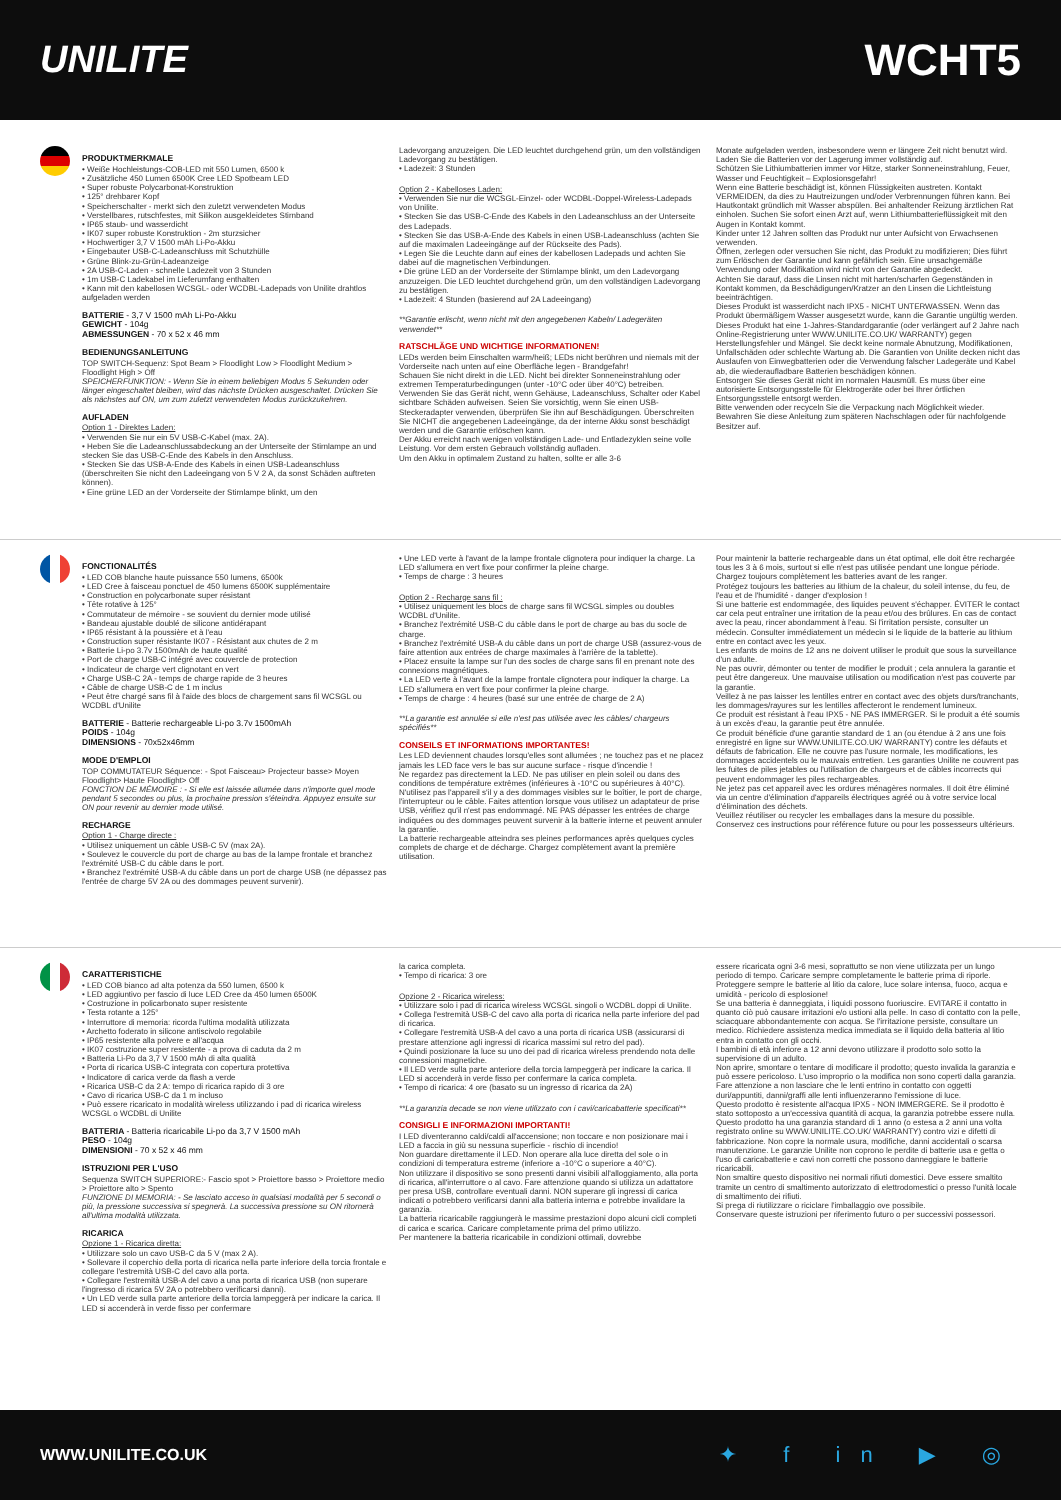UNILITE
WCHT5
PRODUKTMERKMALE
• Weiße Hochleistungs-COB-LED mit 550 Lumen, 6500 k
• Zusätzliche 450 Lumen 6500K Cree LED Spotbeam LED
• Super robuste Polycarbonat-Konstruktion
• 125° drehbarer Kopf
• Speicherschalter - merkt sich den zuletzt verwendeten Modus
• Verstellbares, rutschfestes, mit Silikon ausgekleidetes Stirnband
• IP65 staub- und wasserdicht
• IK07 super robuste Konstruktion - 2m sturzsicher
• Hochwertiger 3,7 V 1500 mAh Li-Po-Akku
• Eingebauter USB-C-Ladeanschluss mit Schutzhülle
• Grüne Blink-zu-Grün-Ladeanzeige
• 2A USB-C-Laden - schnelle Ladezeit von 3 Stunden
• 1m USB-C Ladekabel im Lieferumfang enthalten
• Kann mit den kabellosen WCSGL- oder WCDBL-Ladepads von Unilite drahtlos aufgeladen werden
BATTERIE - 3,7 V 1500 mAh Li-Po-Akku
GEWICHT - 104g
ABMESSUNGEN - 70 x 52 x 46 mm
BEDIENUNGSANLEITUNG
TOP SWITCH-Sequenz: Spot Beam > Floodlight Low > Floodlight Medium > Floodlight High > Off
SPEICHERFUNKTION: - Wenn Sie in einem beliebigen Modus 5 Sekunden oder länger eingeschaltet bleiben, wird das nächste Drücken ausgeschaltet. Drücken Sie als nächstes auf ON, um zum zuletzt verwendeten Modus zurückzukehren.
AUFLADEN
Option 1 - Direktes Laden:
• Verwenden Sie nur ein 5V USB-C-Kabel (max. 2A).
• Heben Sie die Ladeanschlussabdeckung an der Unterseite der Stirnlampe an und stecken Sie das USB-C-Ende des Kabels in den Anschluss.
• Stecken Sie das USB-A-Ende des Kabels in einen USB-Ladeanschluss (überschreiten Sie nicht den Ladeeingang von 5 V 2 A, da sonst Schäden auftreten können).
• Eine grüne LED an der Vorderseite der Stirnlampe blinkt, um den
Ladevorgang anzuzeigen. Die LED leuchtet durchgehend grün, um den vollständigen Ladevorgang zu bestätigen.
• Ladezeit: 3 Stunden
Option 2 - Kabelloses Laden:
• Verwenden Sie nur die WCSGL-Einzel- oder WCDBL-Doppel-Wireless-Ladepads von Unilite.
• Stecken Sie das USB-C-Ende des Kabels in den Ladeanschluss an der Unterseite des Ladepads.
• Stecken Sie das USB-A-Ende des Kabels in einen USB-Ladeanschluss (achten Sie auf die maximalen Ladeeingänge auf der Rückseite des Pads).
• Legen Sie die Leuchte dann auf eines der kabellosen Ladepads und achten Sie dabei auf die magnetischen Verbindungen.
• Die grüne LED an der Vorderseite der Stirnlampe blinkt, um den Ladevorgang anzuzeigen. Die LED leuchtet durchgehend grün, um den vollständigen Ladevorgang zu bestätigen.
• Ladezeit: 4 Stunden (basierend auf 2A Ladeeingang)
**Garantie erlischt, wenn nicht mit den angegebenen Kabeln/ Ladegeräten verwendet**
RATSCHLÄGE UND WICHTIGE INFORMATIONEN!
LEDs werden beim Einschalten warm/heiß; LEDs nicht berühren und niemals mit der Vorderseite nach unten auf eine Oberfläche legen - Brandgefahr!
Schauen Sie nicht direkt in die LED. Nicht bei direkter Sonneneinstrahlung oder extremen Temperaturbedingungen (unter -10°C oder über 40°C) betreiben.
Verwenden Sie das Gerät nicht, wenn Gehäuse, Ladeanschluss, Schalter oder Kabel sichtbare Schäden aufweisen. Seien Sie vorsichtig, wenn Sie einen USB-Steckeradapter verwenden, überprüfen Sie ihn auf Beschädigungen. Überschreiten Sie NICHT die angegebenen Ladeeingänge, da der interne Akku sonst beschädigt werden und die Garantie erlöschen kann.
Der Akku erreicht nach wenigen vollständigen Lade- und Entladezyklen seine volle Leistung. Vor dem ersten Gebrauch vollständig aufladen.
Um den Akku in optimalem Zustand zu halten, sollte er alle 3-6
Monate aufgeladen werden, insbesondere wenn er längere Zeit nicht benutzt wird. Laden Sie die Batterien vor der Lagerung immer vollständig auf.
Schützen Sie Lithiumbatterien immer vor Hitze, starker Sonneneinstrahlung, Feuer, Wasser und Feuchtigkeit – Explosionsgefahr!
Wenn eine Batterie beschädigt ist, können Flüssigkeiten austreten. Kontakt VERMEIDEN, da dies zu Hautreizungen und/oder Verbrennungen führen kann. Bei Hautkontakt gründlich mit Wasser abspülen. Bei anhaltender Reizung ärztlichen Rat einholen. Suchen Sie sofort einen Arzt auf, wenn Lithiumbatterieflüssigkeit mit den Augen in Kontakt kommt.
Kinder unter 12 Jahren sollten das Produkt nur unter Aufsicht von Erwachsenen verwenden.
Öffnen, zerlegen oder versuchen Sie nicht, das Produkt zu modifizieren; Dies führt zum Erlöschen der Garantie und kann gefährlich sein. Eine unsachgemäße Verwendung oder Modifikation wird nicht von der Garantie abgedeckt.
Achten Sie darauf, dass die Linsen nicht mit harten/scharfen Gegenständen in Kontakt kommen, da Beschädigungen/Kratzer an den Linsen die Lichtleistung beeinträchtigen.
Dieses Produkt ist wasserdicht nach IPX5 - NICHT UNTERWASSEN. Wenn das Produkt übermäßigem Wasser ausgesetzt wurde, kann die Garantie ungültig werden.
Dieses Produkt hat eine 1-Jahres-Standardgarantie (oder verlängert auf 2 Jahre nach Online-Registrierung unter WWW.UNILITE.CO.UK/ WARRANTY) gegen Herstellungsfehler und Mängel. Sie deckt keine normale Abnutzung, Modifikationen, Unfallschäden oder schlechte Wartung ab. Die Garantien von Unilite decken nicht das Auslaufen von Einwegbatterien oder die Verwendung falscher Ladegeräte und Kabel ab, die wiederaufladbare Batterien beschädigen können.
Entsorgen Sie dieses Gerät nicht im normalen Hausmüll. Es muss über eine autorisierte Entsorgungsstelle für Elektrogeräte oder bei Ihrer örtlichen Entsorgungsstelle entsorgt werden.
Bitte verwenden oder recyceln Sie die Verpackung nach Möglichkeit wieder.
Bewahren Sie diese Anleitung zum späteren Nachschlagen oder für nachfolgende Besitzer auf.
FONCTIONALITÉS
• LED COB blanche haute puissance 550 lumens, 6500k
• LED Cree à faisceau ponctuel de 450 lumens 6500K supplémentaire
• Construction en polycarbonate super résistant
• Tête rotative à 125°
• Commutateur de mémoire - se souvient du dernier mode utilisé
• Bandeau ajustable doublé de silicone antidérapant
• IP65 résistant à la poussière et à l'eau
• Construction super résistante IK07 - Résistant aux chutes de 2 m
• Batterie Li-po 3.7v 1500mAh de haute qualité
• Port de charge USB-C intégré avec couvercle de protection
• Indicateur de charge vert clignotant en vert
• Charge USB-C 2A - temps de charge rapide de 3 heures
• Câble de charge USB-C de 1 m inclus
• Peut être chargé sans fil à l'aide des blocs de chargement sans fil WCSGL ou WCDBL d'Unilite
BATTERIE - Batterie rechargeable Li-po 3.7v 1500mAh
POIDS - 104g
DIMENSIONS - 70x52x46mm
MODE D'EMPLOI
TOP COMMUTATEUR Séquence: - Spot Faisceau> Projecteur basse> Moyen Floodlight> Haute Floodlight> Off
FONCTION DE MÉMOIRE : - Si elle est laissée allumée dans n'importe quel mode pendant 5 secondes ou plus, la prochaine pression s'éteindra. Appuyez ensuite sur ON pour revenir au dernier mode utilisé.
RECHARGE
Option 1 - Charge directe :
• Utilisez uniquement un câble USB-C 5V (max 2A).
• Soulevez le couvercle du port de charge au bas de la lampe frontale et branchez l'extrémité USB-C du câble dans le port.
• Branchez l'extrémité USB-A du câble dans un port de charge USB (ne dépassez pas l'entrée de charge 5V 2A ou des dommages peuvent survenir).
• Une LED verte à l'avant de la lampe frontale clignotera pour indiquer la charge. La LED s'allumera en vert fixe pour confirmer la pleine charge.
• Temps de charge : 3 heures
Option 2 - Recharge sans fil :
• Utilisez uniquement les blocs de charge sans fil WCSGL simples ou doubles WCDBL d'Unilite.
• Branchez l'extrémité USB-C du câble dans le port de charge au bas du socle de charge.
• Branchez l'extrémité USB-A du câble dans un port de charge USB (assurez-vous de faire attention aux entrées de charge maximales à l'arrière de la tablette).
• Placez ensuite la lampe sur l'un des socles de charge sans fil en prenant note des connexions magnétiques.
• La LED verte à l'avant de la lampe frontale clignotera pour indiquer la charge. La LED s'allumera en vert fixe pour confirmer la pleine charge.
• Temps de charge : 4 heures (basé sur une entrée de charge de 2 A)
**La garantie est annulée si elle n'est pas utilisée avec les câbles/ chargeurs spécifiés**
CONSEILS ET INFORMATIONS IMPORTANTES!
Les LED deviennent chaudes lorsqu'elles sont allumées ; ne touchez pas et ne placez jamais les LED face vers le bas sur aucune surface - risque d'incendie !
Ne regardez pas directement la LED. Ne pas utiliser en plein soleil ou dans des conditions de température extrêmes (inférieures à -10°C ou supérieures à 40°C).
N'utilisez pas l'appareil s'il y a des dommages visibles sur le boîtier, le port de charge, l'interrupteur ou le câble. Faites attention lorsque vous utilisez un adaptateur de prise USB, vérifiez qu'il n'est pas endommagé. NE PAS dépasser les entrées de charge indiquées ou des dommages peuvent survenir à la batterie interne et peuvent annuler la garantie.
La batterie rechargeable atteindra ses pleines performances après quelques cycles complets de charge et de décharge. Chargez complètement avant la première utilisation.
Pour maintenir la batterie rechargeable dans un état optimal, elle doit être rechargée tous les 3 à 6 mois, surtout si elle n'est pas utilisée pendant une longue période. Chargez toujours complètement les batteries avant de les ranger.
Protégez toujours les batteries au lithium de la chaleur, du soleil intense, du feu, de l'eau et de l'humidité - danger d'explosion !
Si une batterie est endommagée, des liquides peuvent s'échapper. ÉVITER le contact car cela peut entraîner une irritation de la peau et/ou des brûlures. En cas de contact avec la peau, rincer abondamment à l'eau. Si l'irritation persiste, consulter un médecin. Consulter immédiatement un médecin si le liquide de la batterie au lithium entre en contact avec les yeux.
Les enfants de moins de 12 ans ne doivent utiliser le produit que sous la surveillance d'un adulte.
Ne pas ouvrir, démonter ou tenter de modifier le produit ; cela annulera la garantie et peut être dangereux. Une mauvaise utilisation ou modification n'est pas couverte par la garantie.
Veillez à ne pas laisser les lentilles entrer en contact avec des objets durs/tranchants, les dommages/rayures sur les lentilles affecteront le rendement lumineux.
Ce produit est résistant à l'eau IPX5 - NE PAS IMMERGER. Si le produit a été soumis à un excès d'eau, la garantie peut être annulée.
Ce produit bénéficie d'une garantie standard de 1 an (ou étendue à 2 ans une fois enregistré en ligne sur WWW.UNILITE.CO.UK/ WARRANTY) contre les défauts et défauts de fabrication. Elle ne couvre pas l'usure normale, les modifications, les dommages accidentels ou le mauvais entretien. Les garanties Unilite ne couvrent pas les fuites de piles jetables ou l'utilisation de chargeurs et de câbles incorrects qui peuvent endommager les piles rechargeables.
Ne jetez pas cet appareil avec les ordures ménagères normales. Il doit être éliminé via un centre d'élimination d'appareils électriques agréé ou à votre service local d'élimination des déchets.
Veuillez réutiliser ou recycler les emballages dans la mesure du possible.
Conservez ces instructions pour référence future ou pour les possesseurs ultérieurs.
CARATTERISTICHE
• LED COB bianco ad alta potenza da 550 lumen, 6500 k
• LED aggiuntivo per fascio di luce LED Cree da 450 lumen 6500K
• Costruzione in policarbonato super resistente
• Testa rotante a 125°
• Interruttore di memoria: ricorda l'ultima modalità utilizzata
• Archetto foderato in silicone antiscivolo regolabile
• IP65 resistente alla polvere e all'acqua
• IK07 costruzione super resistente - a prova di caduta da 2 m
• Batteria Li-Po da 3,7 V 1500 mAh di alta qualità
• Porta di ricarica USB-C integrata con copertura protettiva
• Indicatore di carica verde da flash a verde
• Ricarica USB-C da 2 A: tempo di ricarica rapido di 3 ore
• Cavo di ricarica USB-C da 1 m incluso
• Può essere ricaricato in modalità wireless utilizzando i pad di ricarica wireless WCSGL o WCDBL di Unilite
BATTERIA - Batteria ricaricabile Li-po da 3,7 V 1500 mAh
PESO - 104g
DIMENSIONI - 70 x 52 x 46 mm
ISTRUZIONI PER L'USO
Sequenza SWITCH SUPERIORE:- Fascio spot > Proiettore basso > Proiettore medio > Proiettore alto > Spento
FUNZIONE DI MEMORIA: - Se lasciato acceso in qualsiasi modalità per 5 secondi o più, la pressione successiva si spegnerà. La successiva pressione su ON ritornerà all'ultima modalità utilizzata.
RICARICA
Opzione 1 - Ricarica diretta:
• Utilizzare solo un cavo USB-C da 5 V (max 2 A).
• Sollevare il coperchio della porta di ricarica nella parte inferiore della torcia frontale e collegare l'estremità USB-C del cavo alla porta.
• Collegare l'estremità USB-A del cavo a una porta di ricarica USB (non superare l'ingresso di ricarica 5V 2A o potrebbero verificarsi danni).
• Un LED verde sulla parte anteriore della torcia lampeggerà per indicare la carica. Il LED si accenderà in verde fisso per confermare
la carica completa.
• Tempo di ricarica: 3 ore
Opzione 2 - Ricarica wireless:
• Utilizzare solo i pad di ricarica wireless WCSGL singoli o WCDBL doppi di Unilite.
• Collega l'estremità USB-C del cavo alla porta di ricarica nella parte inferiore del pad di ricarica.
• Collegare l'estremità USB-A del cavo a una porta di ricarica USB (assicurarsi di prestare attenzione agli ingressi di ricarica massimi sul retro del pad).
• Quindi posizionare la luce su uno dei pad di ricarica wireless prendendo nota delle connessioni magnetiche.
• Il LED verde sulla parte anteriore della torcia lampeggerà per indicare la carica. Il LED si accenderà in verde fisso per confermare la carica completa.
• Tempo di ricarica: 4 ore (basato su un ingresso di ricarica da 2A)
**La garanzia decade se non viene utilizzato con i cavi/caricabatterie specificati**
CONSIGLI E INFORMAZIONI IMPORTANTI!
I LED diventeranno caldi/caldi all'accensione; non toccare e non posizionare mai i LED a faccia in giù su nessuna superficie - rischio di incendio!
Non guardare direttamente il LED. Non operare alla luce diretta del sole o in condizioni di temperatura estreme (inferiore a -10°C o superiore a 40°C).
Non utilizzare il dispositivo se sono presenti danni visibili all'alloggiamento, alla porta di ricarica, all'interruttore o al cavo. Fare attenzione quando si utilizza un adattatore per presa USB, controllare eventuali danni. NON superare gli ingressi di carica indicati o potrebbero verificarsi danni alla batteria interna e potrebbe invalidare la garanzia.
La batteria ricaricabile raggiungerà le massime prestazioni dopo alcuni cicli completi di carica e scarica. Caricare completamente prima del primo utilizzo.
Per mantenere la batteria ricaricabile in condizioni ottimali, dovrebbe
essere ricaricata ogni 3-6 mesi, soprattutto se non viene utilizzata per un lungo periodo di tempo. Caricare sempre completamente le batterie prima di riporle.
Proteggere sempre le batterie al litio da calore, luce solare intensa, fuoco, acqua e umidità - pericolo di esplosione!
Se una batteria è danneggiata, i liquidi possono fuoriuscire. EVITARE il contatto in quanto ciò può causare irritazioni e/o ustioni alla pelle. In caso di contatto con la pelle, sciacquare abbondantemente con acqua. Se l'irritazione persiste, consultare un medico. Richiedere assistenza medica immediata se il liquido della batteria al litio entra in contatto con gli occhi.
I bambini di età inferiore a 12 anni devono utilizzare il prodotto solo sotto la supervisione di un adulto.
Non aprire, smontare o tentare di modificare il prodotto; questo invalida la garanzia e può essere pericoloso. L'uso improprio o la modifica non sono coperti dalla garanzia.
Fare attenzione a non lasciare che le lenti entrino in contatto con oggetti duri/appuntiti, danni/graffi alle lenti influenzeranno l'emissione di luce.
Questo prodotto è resistente all'acqua IPX5 - NON IMMERGERE. Se il prodotto è stato sottoposto a un'eccessiva quantità di acqua, la garanzia potrebbe essere nulla.
Questo prodotto ha una garanzia standard di 1 anno (o estesa a 2 anni una volta registrato online su WWW.UNILITE.CO.UK/ WARRANTY) contro vizi e difetti di fabbricazione. Non copre la normale usura, modifiche, danni accidentali o scarsa manutenzione. Le garanzie Unilite non coprono le perdite di batterie usa e getta o l'uso di caricabatterie e cavi non corretti che possono danneggiare le batterie ricaricabili.
Non smaltire questo dispositivo nei normali rifiuti domestici. Deve essere smaltito tramite un centro di smaltimento autorizzato di elettrodomestici o presso l'unità locale di smaltimento dei rifiuti.
Si prega di riutilizzare o riciclare l'imballaggio ove possibile.
Conservare queste istruzioni per riferimento futuro o per successivi possessori.
WWW.UNILITE.CO.UK ✦ f in ▶ ◎